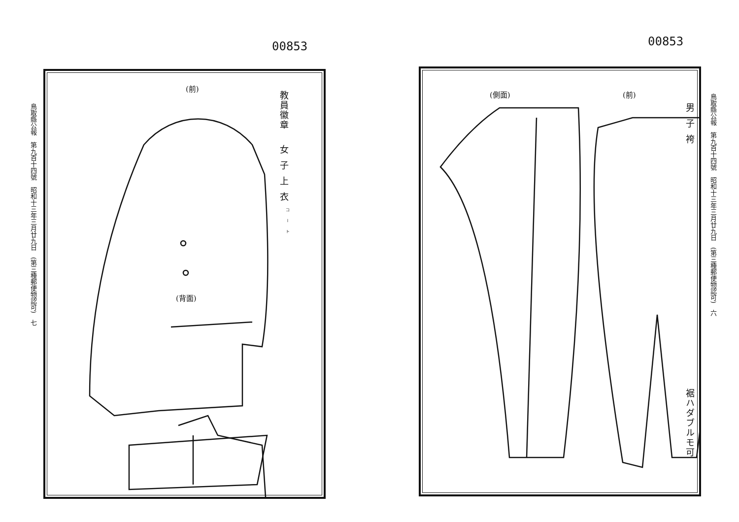00853
鳥取縣公報　第九百十四號　昭和十三年三月廿九日　(第三種郵便物認可)　七
(前)
教員徽章
女子上衣<sup>コート</sup>
(背面)
00853
鳥取縣公報　第九百十四號　昭和十三年三月廿九日　(第三種郵便物認可)　六
(側面) (前)
男子袴
裾ハダブルモ可